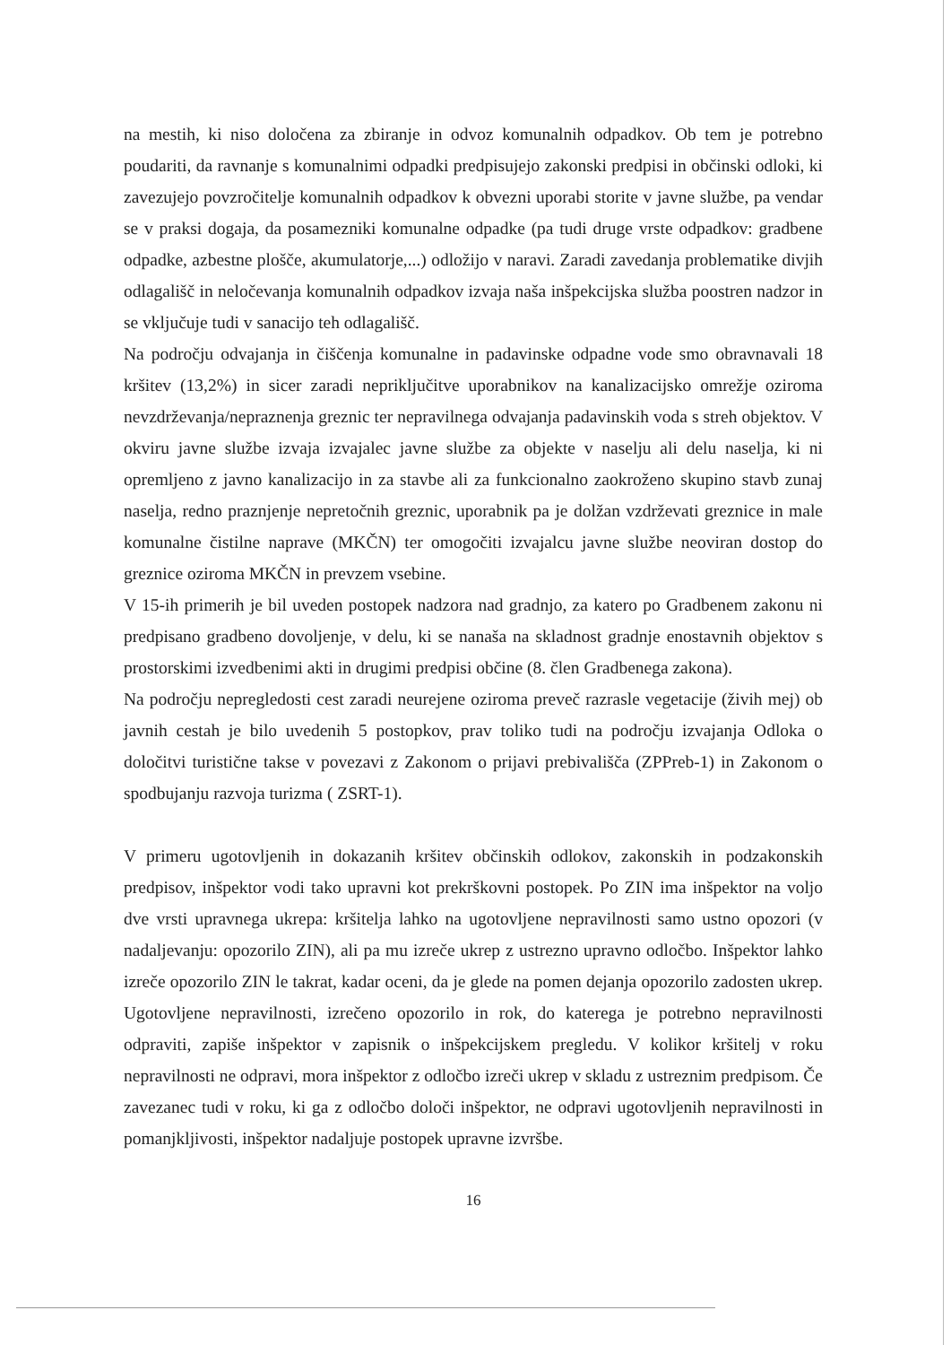na mestih, ki niso določena za zbiranje in odvoz komunalnih odpadkov. Ob tem je potrebno poudariti, da ravnanje s komunalnimi odpadki predpisujejo zakonski predpisi in občinski odloki, ki zavezujejo povzročitelje komunalnih odpadkov k obvezni uporabi storite v javne službe, pa vendar se v praksi dogaja, da posamezniki komunalne odpadke (pa tudi druge vrste odpadkov: gradbene odpadke, azbestne plošče, akumulatorje,...) odložijo v naravi. Zaradi zavedanja problematike divjih odlagališč in neločevanja komunalnih odpadkov izvaja naša inšpekcijska služba poostren nadzor in se vključuje tudi v sanacijo teh odlagališč.
Na področju odvajanja in čiščenja komunalne in padavinske odpadne vode smo obravnavali 18 kršitev (13,2%) in sicer zaradi nepriključitve uporabnikov na kanalizacijsko omrežje oziroma nevzdrževanja/nepraznenja greznic ter nepravilnega odvajanja padavinskih voda s streh objektov. V okviru javne službe izvaja izvajalec javne službe za objekte v naselju ali delu naselja, ki ni opremljeno z javno kanalizacijo in za stavbe ali za funkcionalno zaokroženo skupino stavb zunaj naselja, redno praznjenje nepretočnih greznic, uporabnik pa je dolžan vzdrževati greznice in male komunalne čistilne naprave (MKČN) ter omogočiti izvajalcu javne službe neoviran dostop do greznice oziroma MKČN in prevzem vsebine.
V 15-ih primerih je bil uveden postopek nadzora nad gradnjo, za katero po Gradbenem zakonu ni predpisano gradbeno dovoljenje, v delu, ki se nanaša na skladnost gradnje enostavnih objektov s prostorskimi izvedbenimi akti in drugimi predpisi občine (8. člen Gradbenega zakona).
Na področju nepregledosti cest zaradi neurejene oziroma preveč razrasle vegetacije (živih mej) ob javnih cestah je bilo uvedenih 5 postopkov, prav toliko tudi na področju izvajanja Odloka o določitvi turistične takse v povezavi z Zakonom o prijavi prebivališča (ZPPreb-1) in Zakonom o spodbujanju razvoja turizma ( ZSRT-1).
V primeru ugotovljenih in dokazanih kršitev občinskih odlokov, zakonskih in podzakonskih predpisov, inšpektor vodi tako upravni kot prekrškovni postopek. Po ZIN ima inšpektor na voljo dve vrsti upravnega ukrepa: kršitelja lahko na ugotovljene nepravilnosti samo ustno opozori (v nadaljevanju: opozorilo ZIN), ali pa mu izreče ukrep z ustrezno upravno odločbo. Inšpektor lahko izreče opozorilo ZIN le takrat, kadar oceni, da je glede na pomen dejanja opozorilo zadosten ukrep. Ugotovljene nepravilnosti, izrečeno opozorilo in rok, do katerega je potrebno nepravilnosti odpraviti, zapiše inšpektor v zapisnik o inšpekcijskem pregledu. V kolikor kršitelj v roku nepravilnosti ne odpravi, mora inšpektor z odločbo izreči ukrep v skladu z ustreznim predpisom. Če zavezanec tudi v roku, ki ga z odločbo določi inšpektor, ne odpravi ugotovljenih nepravilnosti in pomanjkljivosti, inšpektor nadaljuje postopek upravne izvršbe.
16